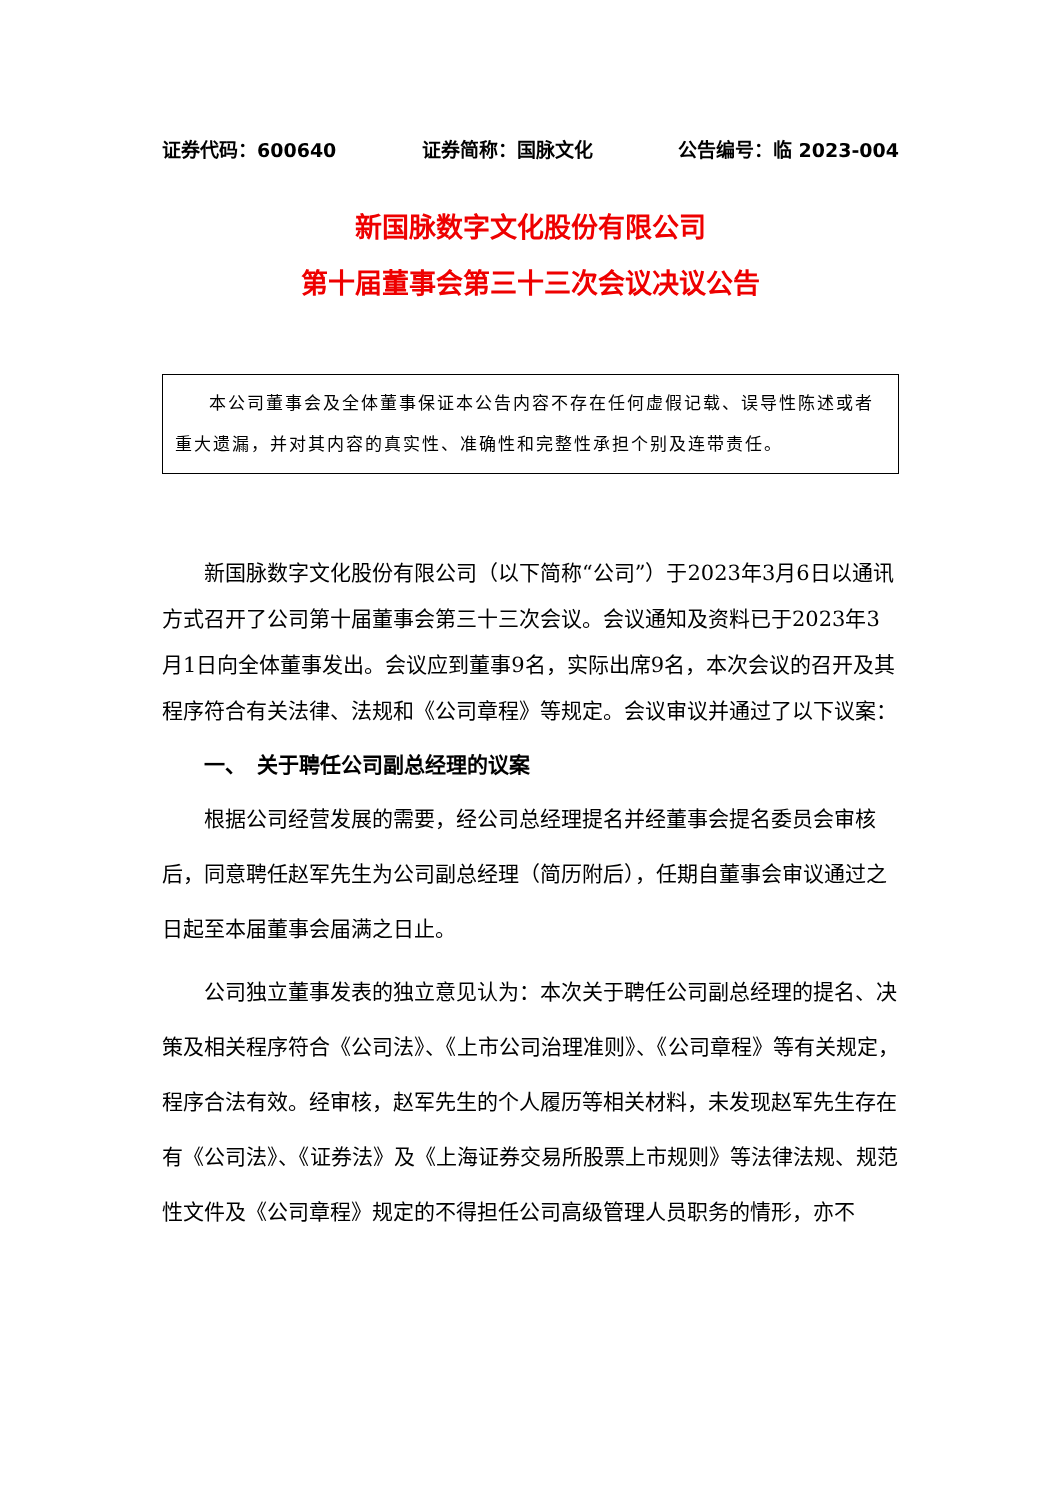证券代码：600640 证券简称：国脉文化 公告编号：临 2023-004
新国脉数字文化股份有限公司
第十届董事会第三十三次会议决议公告
本公司董事会及全体董事保证本公告内容不存在任何虚假记载、误导性陈述或者重大遗漏，并对其内容的真实性、准确性和完整性承担个别及连带责任。
新国脉数字文化股份有限公司（以下简称“公司”）于2023年3月6日以通讯方式召开了公司第十届董事会第三十三次会议。会议通知及资料已于2023年3月1日向全体董事发出。会议应到董事9名，实际出席9名，本次会议的召开及其程序符合有关法律、法规和《公司章程》等规定。会议审议并通过了以下议案：
一、　关于聘任公司副总经理的议案
根据公司经营发展的需要，经公司总经理提名并经董事会提名委员会审核后，同意聘任赵军先生为公司副总经理（简历附后），任期自董事会审议通过之日起至本届董事会届满之日止。
公司独立董事发表的独立意见认为：本次关于聘任公司副总经理的提名、决策及相关程序符合《公司法》、《上市公司治理准则》、《公司章程》等有关规定，程序合法有效。经审核，赵军先生的个人履历等相关材料，未发现赵军先生存在有《公司法》、《证券法》及《上海证券交易所股票上市规则》等法律法规、规范性文件及《公司章程》规定的不得担任公司高级管理人员职务的情形，亦不